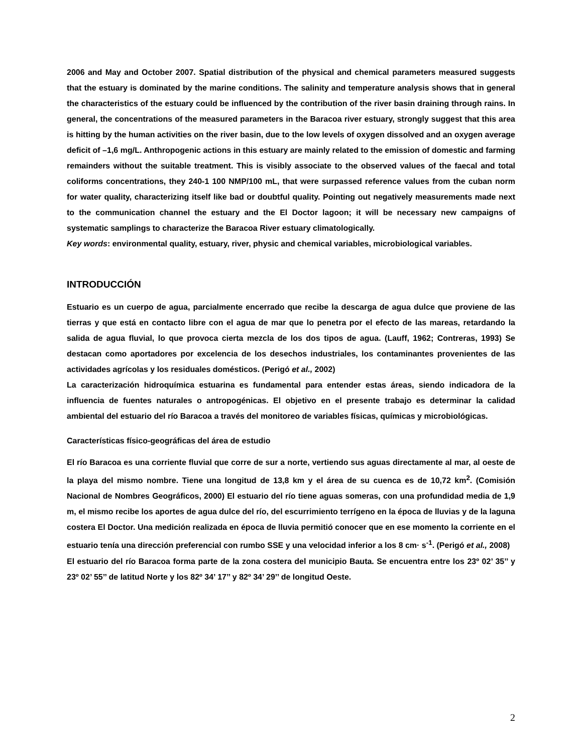2006 and May and October 2007. Spatial distribution of the physical and chemical parameters measured suggests that the estuary is dominated by the marine conditions. The salinity and temperature analysis shows that in general the characteristics of the estuary could be influenced by the contribution of the river basin draining through rains. In general, the concentrations of the measured parameters in the Baracoa river estuary, strongly suggest that this area is hitting by the human activities on the river basin, due to the low levels of oxygen dissolved and an oxygen average deficit of –1,6 mg/L. Anthropogenic actions in this estuary are mainly related to the emission of domestic and farming remainders without the suitable treatment. This is visibly associate to the observed values of the faecal and total coliforms concentrations, they 240-1 100 NMP/100 mL, that were surpassed reference values from the cuban norm for water quality, characterizing itself like bad or doubtful quality. Pointing out negatively measurements made next to the communication channel the estuary and the El Doctor lagoon; it will be necessary new campaigns of systematic samplings to characterize the Baracoa River estuary climatologically.
Key words: environmental quality, estuary, river, physic and chemical variables, microbiological variables.
INTRODUCCIÓN
Estuario es un cuerpo de agua, parcialmente encerrado que recibe la descarga de agua dulce que proviene de las tierras y que está en contacto libre con el agua de mar que lo penetra por el efecto de las mareas, retardando la salida de agua fluvial, lo que provoca cierta mezcla de los dos tipos de agua. (Lauff, 1962; Contreras, 1993) Se destacan como aportadores por excelencia de los desechos industriales, los contaminantes provenientes de las actividades agrícolas y los residuales domésticos. (Perigó et al., 2002)
La caracterización hidroquímica estuarina es fundamental para entender estas áreas, siendo indicadora de la influencia de fuentes naturales o antropogénicas. El objetivo en el presente trabajo es determinar la calidad ambiental del estuario del río Baracoa a través del monitoreo de variables físicas, químicas y microbiológicas.
Características físico-geográficas del área de estudio
El río Baracoa es una corriente fluvial que corre de sur a norte, vertiendo sus aguas directamente al mar, al oeste de la playa del mismo nombre. Tiene una longitud de 13,8 km y el área de su cuenca es de 10,72 km<sup>2</sup>. (Comisión Nacional de Nombres Geográficos, 2000) El estuario del río tiene aguas someras, con una profundidad media de 1,9 m, el mismo recibe los aportes de agua dulce del río, del escurrimiento terrígeno en la época de lluvias y de la laguna costera El Doctor. Una medición realizada en época de lluvia permitió conocer que en ese momento la corriente en el estuario tenía una dirección preferencial con rumbo SSE y una velocidad inferior a los 8 cm· s<sup>-1</sup>. (Perigó et al., 2008)
El estuario del río Baracoa forma parte de la zona costera del municipio Bauta. Se encuentra entre los 23º 02’ 35’’ y 23º 02’ 55’’ de latitud Norte y los 82º 34’ 17’’ y 82º 34’ 29’’ de longitud Oeste.
2